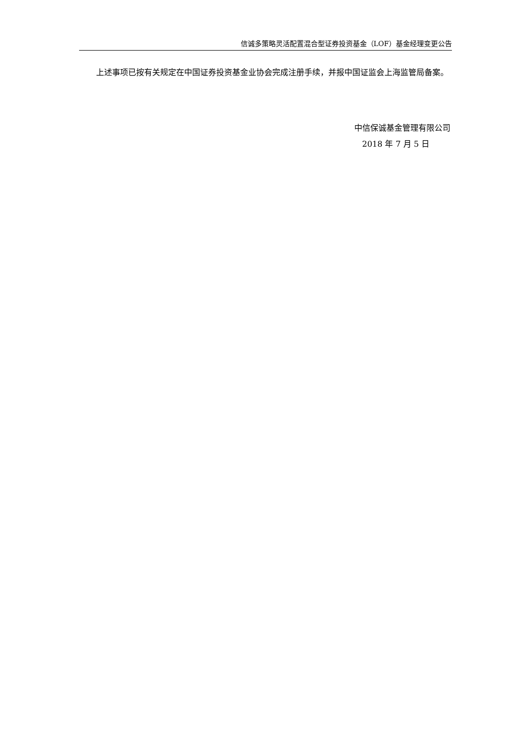信诚多策略灵活配置混合型证券投资基金（LOF）基金经理变更公告
上述事项已按有关规定在中国证券投资基金业协会完成注册手续，并报中国证监会上海监管局备案。
中信保诚基金管理有限公司
2018 年 7 月 5 日